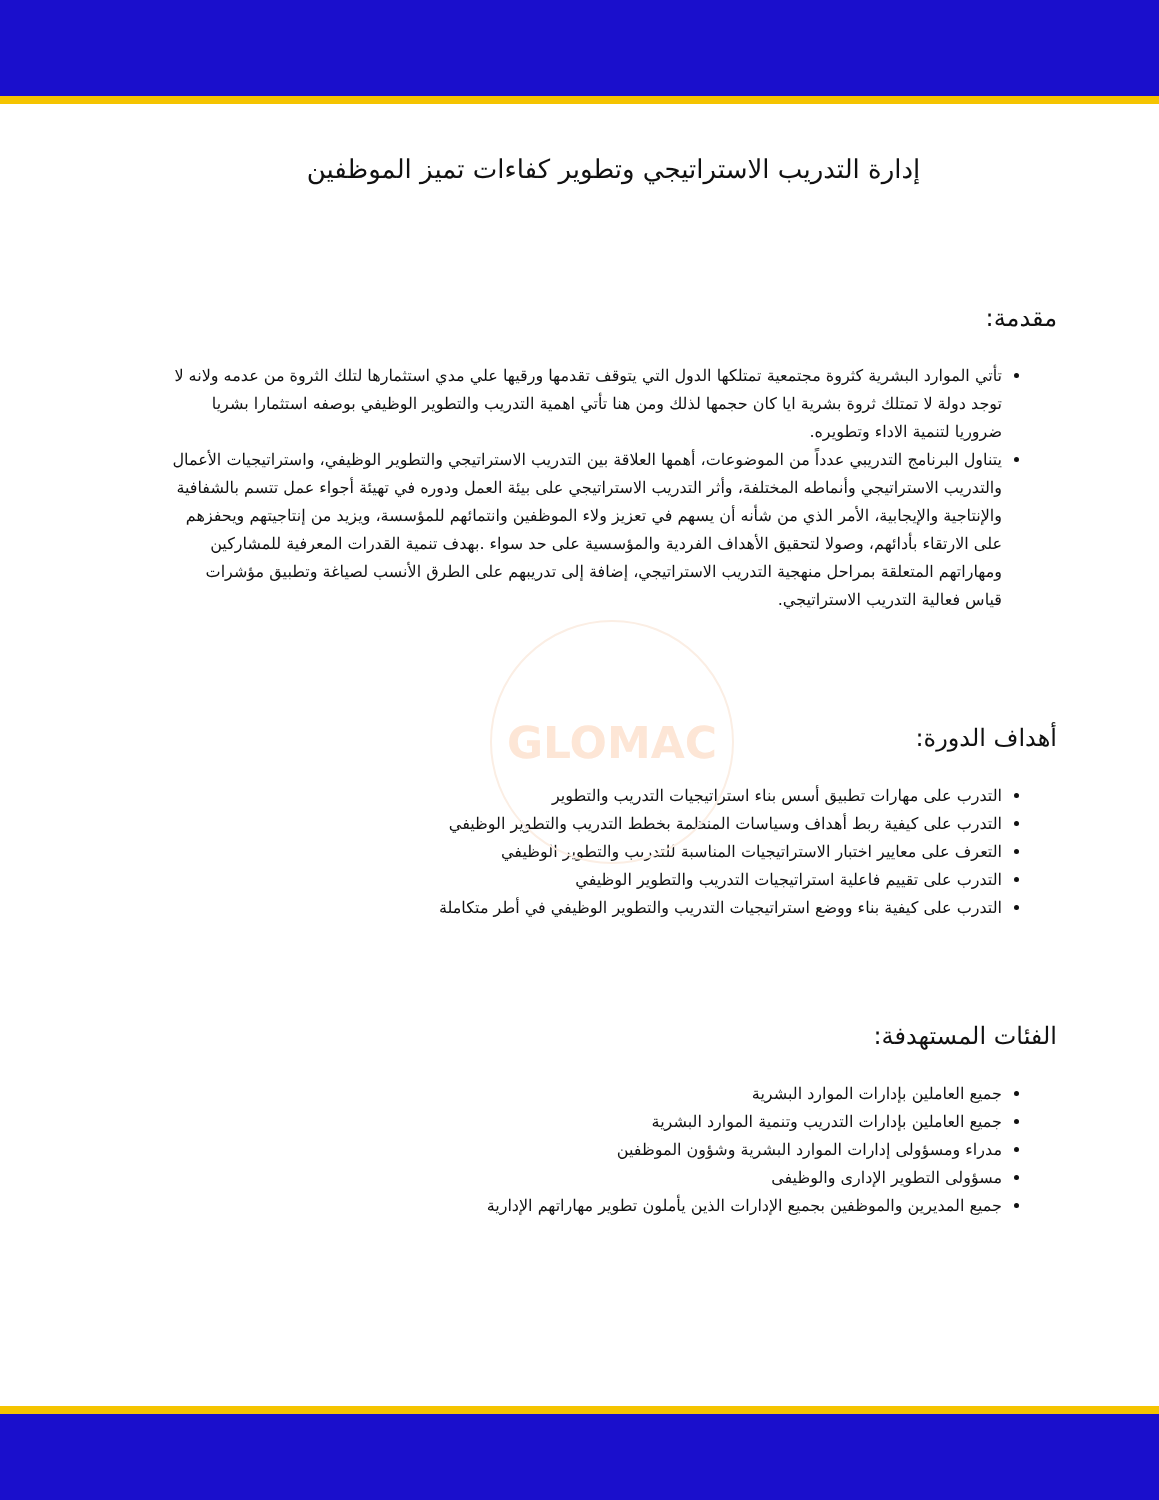GLOMAC
إدارة التدريب الاستراتيجي وتطوير كفاءات تميز الموظفين
مقدمة:
تأتي الموارد البشرية كثروة مجتمعية تمتلكها الدول التي يتوقف تقدمها ورقيها علي مدي استثمارها لتلك الثروة من عدمه ولانه لا توجد دولة لا تمتلك ثروة بشرية ايا كان حجمها لذلك ومن هنا تأتي اهمية التدريب والتطوير الوظيفي بوصفه استثمارا بشريا ضروريا لتنمية الاداء وتطويره.
يتناول البرنامج التدريبي عدداً من الموضوعات، أهمها العلاقة بين التدريب الاستراتيجي والتطوير الوظيفي، واستراتيجيات الأعمال والتدريب الاستراتيجي وأنماطه المختلفة، وأثر التدريب الاستراتيجي على بيئة العمل ودوره في تهيئة أجواء عمل تتسم بالشفافية والإنتاجية والإيجابية، الأمر الذي من شأنه أن يسهم في تعزيز ولاء الموظفين وانتمائهم للمؤسسة، ويزيد من إنتاجيتهم ويحفزهم على الارتقاء بأدائهم، وصولا لتحقيق الأهداف الفردية والمؤسسية على حد سواء .بهدف تنمية القدرات المعرفية للمشاركين ومهاراتهم المتعلقة بمراحل منهجية التدريب الاستراتيجي، إضافة إلى تدريبهم على الطرق الأنسب لصياغة وتطبيق مؤشرات قياس فعالية التدريب الاستراتيجي.
أهداف الدورة:
التدرب على مهارات تطبيق أسس بناء استراتيجيات التدريب والتطوير
التدرب على كيفية ربط أهداف وسياسات المنظمة بخطط التدريب والتطوير الوظيفي
التعرف على معايير اختبار الاستراتيجيات المناسبة للتدريب والتطوير الوظيفي
التدرب على تقييم فاعلية استراتيجيات التدريب والتطوير الوظيفي
التدرب على كيفية بناء ووضع استراتيجيات التدريب والتطوير الوظيفي في أطر متكاملة
الفئات المستهدفة:
جميع العاملين بإدارات الموارد البشرية
جميع العاملين بإدارات التدريب وتنمية الموارد البشرية
مدراء ومسؤولى إدارات الموارد البشرية وشؤون الموظفين
مسؤولى التطوير الإدارى والوظيفى
جميع المديرين والموظفين بجميع الإدارات الذين يأملون تطوير مهاراتهم الإدارية